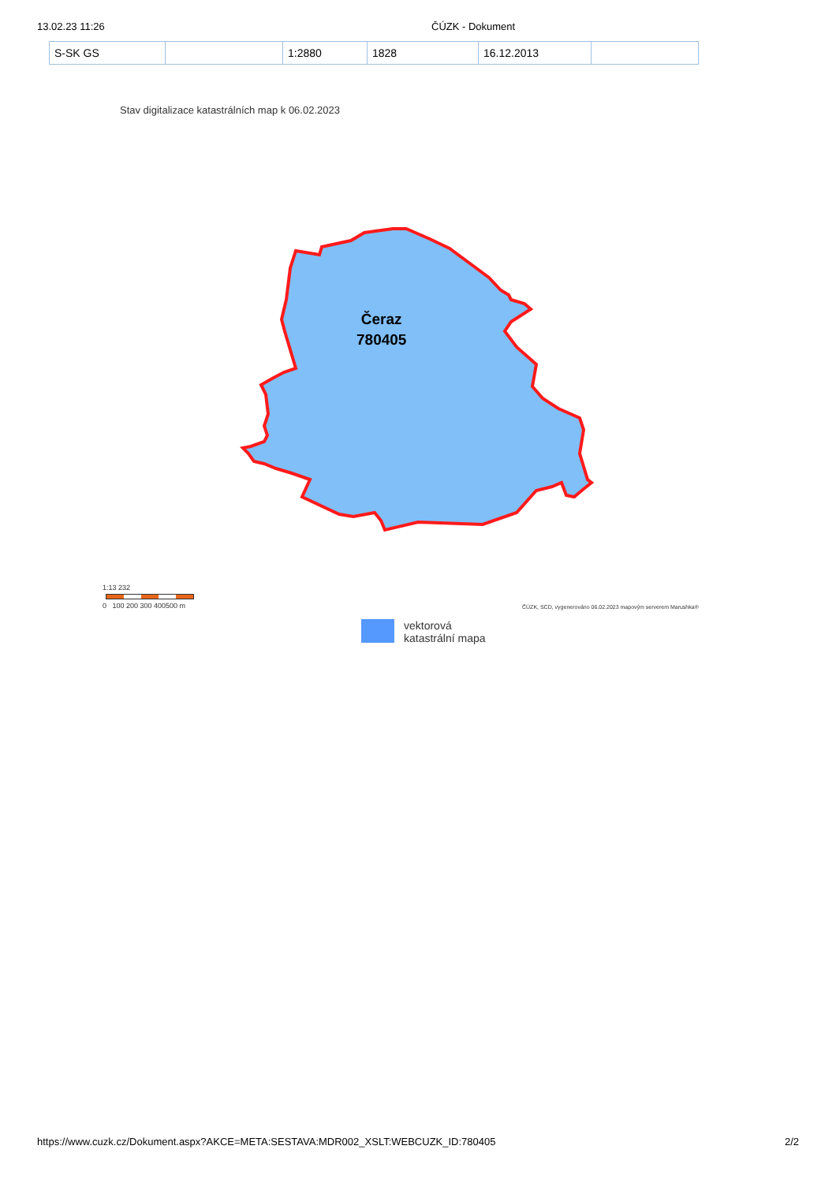13.02.23 11:26 ČÚZK - Dokument
| S-SK GS | | 1:2880 | 1828 | 16.12.2013 | |
Stav digitalizace katastrálních map k 06.02.2023
Čeraz
780405
1:13 232
0 100 200 300 400500 m
ČÚZK, SCD, vygenerováno 06.02.2023 mapovým serverem Marushka®
vektorová
katastrální mapa
https://www.cuzk.cz/Dokument.aspx?AKCE=META:SESTAVA:MDR002_XSLT:WEBCUZK_ID:780405 2/2